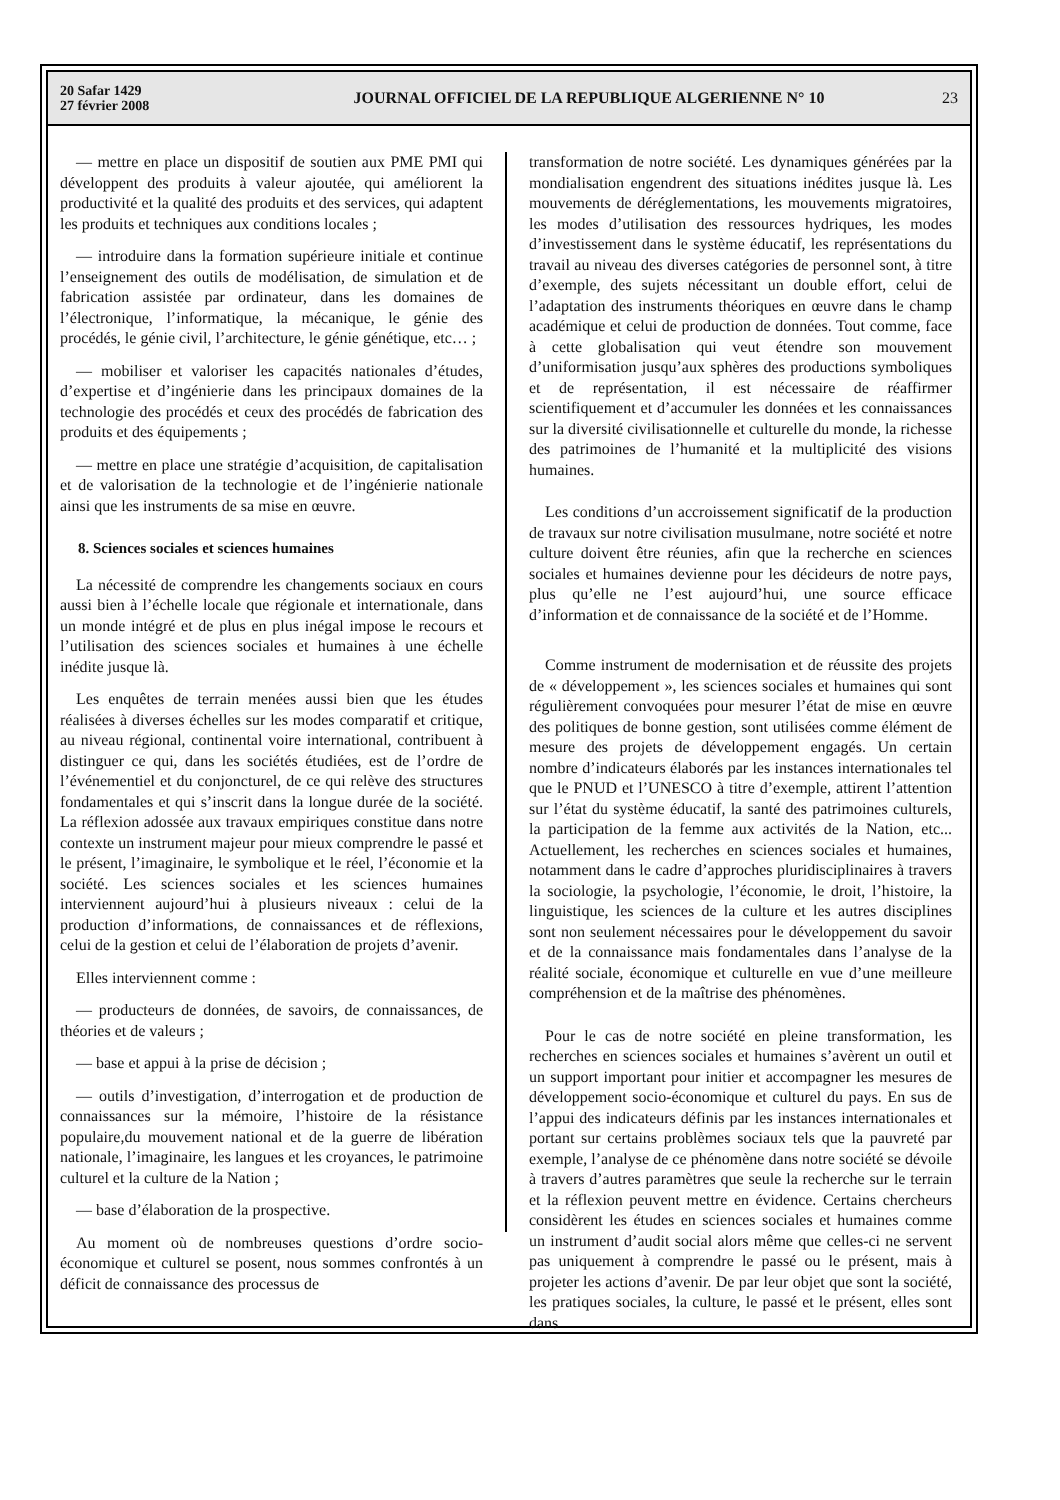20 Safar 1429
27 février 2008
JOURNAL OFFICIEL DE LA REPUBLIQUE ALGERIENNE N° 10
23
— mettre en place un dispositif de soutien aux PME PMI qui développent des produits à valeur ajoutée, qui améliorent la productivité et la qualité des produits et des services, qui adaptent les produits et techniques aux conditions locales ;
— introduire dans la formation supérieure initiale et continue l’enseignement des outils de modélisation, de simulation et de fabrication assistée par ordinateur, dans les domaines de l’électronique, l’informatique, la mécanique, le génie des procédés, le génie civil, l’architecture, le génie génétique, etc… ;
— mobiliser et valoriser les capacités nationales d’études, d’expertise et d’ingénierie dans les principaux domaines de la technologie des procédés et ceux des procédés de fabrication des produits et des équipements ;
— mettre en place une stratégie d’acquisition, de capitalisation et de valorisation de la technologie et de l’ingénierie nationale ainsi que les instruments de sa mise en œuvre.
8. Sciences sociales et sciences humaines
La nécessité de comprendre les changements sociaux en cours aussi bien à l’échelle locale que régionale et internationale, dans un monde intégré et de plus en plus inégal impose le recours et l’utilisation des sciences sociales et humaines à une échelle inédite jusque là.
Les enquêtes de terrain menées aussi bien que les études réalisées à diverses échelles sur les modes comparatif et critique, au niveau régional, continental voire international, contribuent à distinguer ce qui, dans les sociétés étudiées, est de l’ordre de l’événementiel et du conjoncturel, de ce qui relève des structures fondamentales et qui s’inscrit dans la longue durée de la société. La réflexion adossée aux travaux empiriques constitue dans notre contexte un instrument majeur pour mieux comprendre le passé et le présent, l’imaginaire, le symbolique et le réel, l’économie et la société. Les sciences sociales et les sciences humaines interviennent aujourd’hui à plusieurs niveaux : celui de la production d’informations, de connaissances et de réflexions, celui de la gestion et celui de l’élaboration de projets d’avenir.
Elles interviennent comme :
— producteurs de données, de savoirs, de connaissances, de théories et de valeurs ;
— base et appui à la prise de décision ;
— outils d’investigation, d’interrogation et de production de connaissances sur la mémoire, l’histoire de la résistance populaire,du mouvement national et de la guerre de libération nationale, l’imaginaire, les langues et les croyances, le patrimoine culturel et la culture de la Nation ;
— base d’élaboration de la prospective.
Au moment où de nombreuses questions d’ordre socio-économique et culturel se posent, nous sommes confrontés à un déficit de connaissance des processus de
transformation de notre société. Les dynamiques générées par la mondialisation engendrent des situations inédites jusque là. Les mouvements de déréglementations, les mouvements migratoires, les modes d’utilisation des ressources hydriques, les modes d’investissement dans le système éducatif, les représentations du travail au niveau des diverses catégories de personnel sont, à titre d’exemple, des sujets nécessitant un double effort, celui de l’adaptation des instruments théoriques en œuvre dans le champ académique et celui de production de données. Tout comme, face à cette globalisation qui veut étendre son mouvement d’uniformisation jusqu’aux sphères des productions symboliques et de représentation, il est nécessaire de réaffirmer scientifiquement et d’accumuler les données et les connaissances sur la diversité civilisationnelle et culturelle du monde, la richesse des patrimoines de l’humanité et la multiplicité des visions humaines.
Les conditions d’un accroissement significatif de la production de travaux sur notre civilisation musulmane, notre société et notre culture doivent être réunies, afin que la recherche en sciences sociales et humaines devienne pour les décideurs de notre pays, plus qu’elle ne l’est aujourd’hui, une source efficace d’information et de connaissance de la société et de l’Homme.
Comme instrument de modernisation et de réussite des projets de « développement », les sciences sociales et humaines qui sont régulièrement convoquées pour mesurer l’état de mise en œuvre des politiques de bonne gestion, sont utilisées comme élément de mesure des projets de développement engagés. Un certain nombre d’indicateurs élaborés par les instances internationales tel que le PNUD et l’UNESCO à titre d’exemple, attirent l’attention sur l’état du système éducatif, la santé des patrimoines culturels, la participation de la femme aux activités de la Nation, etc... Actuellement, les recherches en sciences sociales et humaines, notamment dans le cadre d’approches pluridisciplinaires à travers la sociologie, la psychologie, l’économie, le droit, l’histoire, la linguistique, les sciences de la culture et les autres disciplines sont non seulement nécessaires pour le développement du savoir et de la connaissance mais fondamentales dans l’analyse de la réalité sociale, économique et culturelle en vue d’une meilleure compréhension et de la maîtrise des phénomènes.
Pour le cas de notre société en pleine transformation, les recherches en sciences sociales et humaines s’avèrent un outil et un support important pour initier et accompagner les mesures de développement socio-économique et culturel du pays. En sus de l’appui des indicateurs définis par les instances internationales et portant sur certains problèmes sociaux tels que la pauvreté par exemple, l’analyse de ce phénomène dans notre société se dévoile à travers d’autres paramètres que seule la recherche sur le terrain et la réflexion peuvent mettre en évidence. Certains chercheurs considèrent les études en sciences sociales et humaines comme un instrument d’audit social alors même que celles-ci ne servent pas uniquement à comprendre le passé ou le présent, mais à projeter les actions d’avenir. De par leur objet que sont la société, les pratiques sociales, la culture, le passé et le présent, elles sont dans